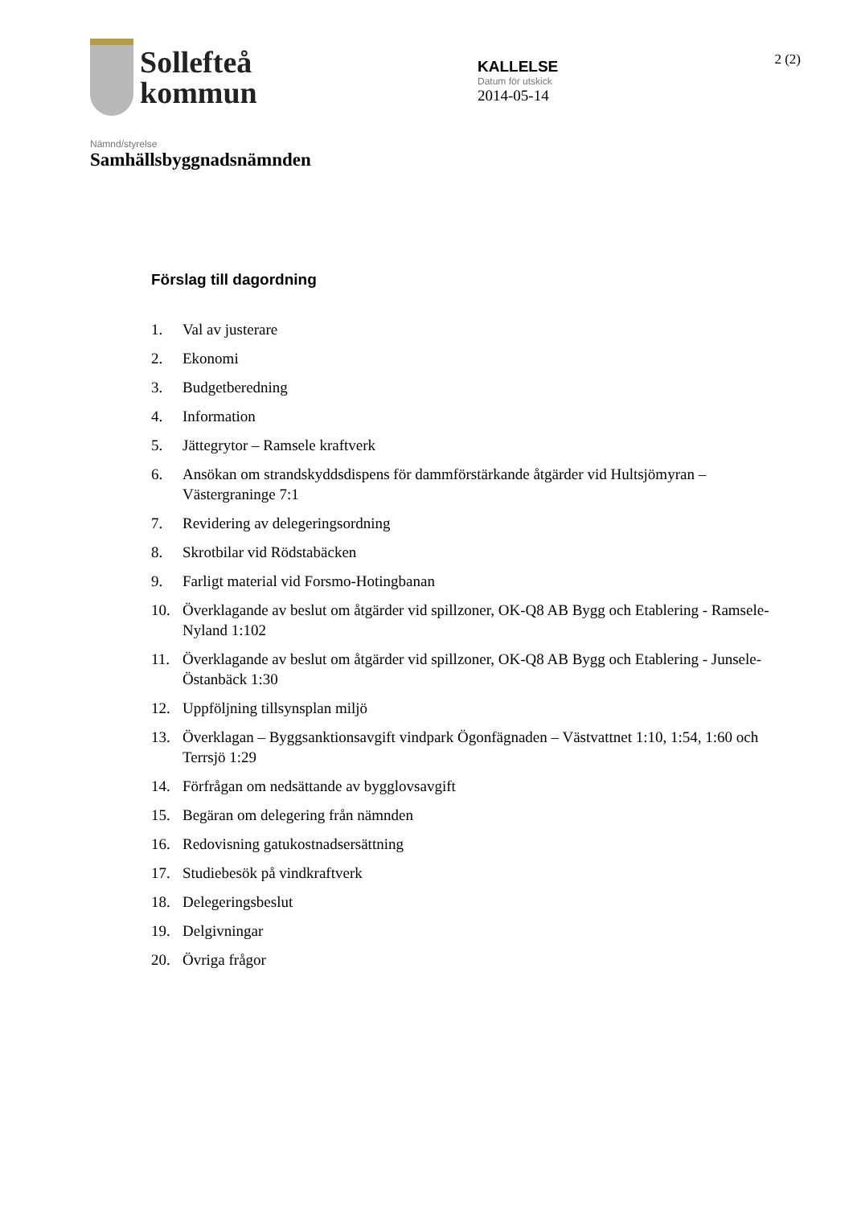Sollefteå
kommun
KALLELSE
Datum för utskick
2014-05-14
2 (2)
Nämnd/styrelse
Samhällsbyggnadsnämnden
Förslag till dagordning
1. Val av justerare
2. Ekonomi
3. Budgetberedning
4. Information
5. Jättegrytor – Ramsele kraftverk
6. Ansökan om strandskyddsdispens för dammförstärkande åtgärder vid Hultsjömyran – Västergraninge 7:1
7. Revidering av delegeringsordning
8. Skrotbilar vid Rödstabäcken
9. Farligt material vid Forsmo-Hotingbanan
10. Överklagande av beslut om åtgärder vid spillzoner, OK-Q8 AB Bygg och Etablering - Ramsele-Nyland 1:102
11. Överklagande av beslut om åtgärder vid spillzoner, OK-Q8 AB Bygg och Etablering - Junsele-Östanbäck 1:30
12. Uppföljning tillsynsplan miljö
13. Överklagan – Byggsanktionsavgift vindpark Ögonfägnaden – Västvattnet 1:10, 1:54, 1:60 och Terrsjö 1:29
14. Förfrågan om nedsättande av bygglovsavgift
15. Begäran om delegering från nämnden
16. Redovisning gatukostnadsersättning
17. Studiebesök på vindkraftverk
18. Delegeringsbeslut
19. Delgivningar
20. Övriga frågor